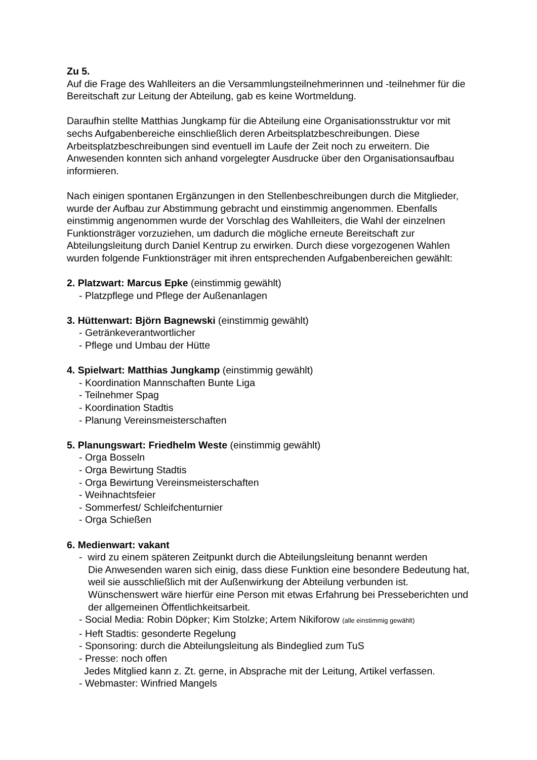Zu 5.
Auf die Frage des Wahlleiters an die Versammlungsteilnehmerinnen und -teilnehmer für die Bereitschaft zur Leitung der Abteilung, gab es keine Wortmeldung.
Daraufhin stellte Matthias Jungkamp für die Abteilung eine Organisationsstruktur vor mit sechs Aufgabenbereiche einschließlich deren Arbeitsplatzbeschreibungen. Diese Arbeitsplatzbeschreibungen sind eventuell im Laufe der Zeit noch zu erweitern. Die Anwesenden konnten sich anhand vorgelegter Ausdrucke über den Organisationsaufbau informieren.
Nach einigen spontanen Ergänzungen in den Stellenbeschreibungen durch die Mitglieder, wurde der Aufbau zur Abstimmung gebracht und einstimmig angenommen. Ebenfalls einstimmig angenommen wurde der Vorschlag des Wahlleiters, die Wahl der einzelnen Funktionsträger vorzuziehen, um dadurch die mögliche erneute Bereitschaft zur Abteilungsleitung durch Daniel Kentrup zu erwirken. Durch diese vorgezogenen Wahlen wurden folgende Funktionsträger mit ihren entsprechenden Aufgabenbereichen gewählt:
2. Platzwart: Marcus Epke (einstimmig gewählt)
- Platzpflege und Pflege der Außenanlagen
3. Hüttenwart: Björn Bagnewski (einstimmig gewählt)
- Getränkeverantwortlicher
- Pflege und Umbau der Hütte
4. Spielwart: Matthias Jungkamp (einstimmig gewählt)
- Koordination Mannschaften Bunte Liga
- Teilnehmer Spag
- Koordination Stadtis
- Planung Vereinsmeisterschaften
5. Planungswart: Friedhelm Weste (einstimmig gewählt)
- Orga Bosseln
- Orga Bewirtung Stadtis
- Orga Bewirtung Vereinsmeisterschaften
- Weihnachtsfeier
- Sommerfest/ Schleifchenturnier
- Orga Schießen
6. Medienwart: vakant
- wird zu einem späteren Zeitpunkt durch die Abteilungsleitung benannt werden
Die Anwesenden waren sich einig, dass diese Funktion eine besondere Bedeutung hat, weil sie ausschließlich mit der Außenwirkung der Abteilung verbunden ist. Wünschenswert wäre hierfür eine Person mit etwas Erfahrung bei Presseberichten und der allgemeinen Öffentlichkeitsarbeit.
- Social Media: Robin Döpker; Kim Stolzke; Artem Nikiforow (alle einstimmig gewählt)
- Heft Stadtis: gesonderte Regelung
- Sponsoring: durch die Abteilungsleitung als Bindeglied zum TuS
- Presse: noch offen
Jedes Mitglied kann z. Zt. gerne, in Absprache mit der Leitung, Artikel verfassen.
- Webmaster: Winfried Mangels